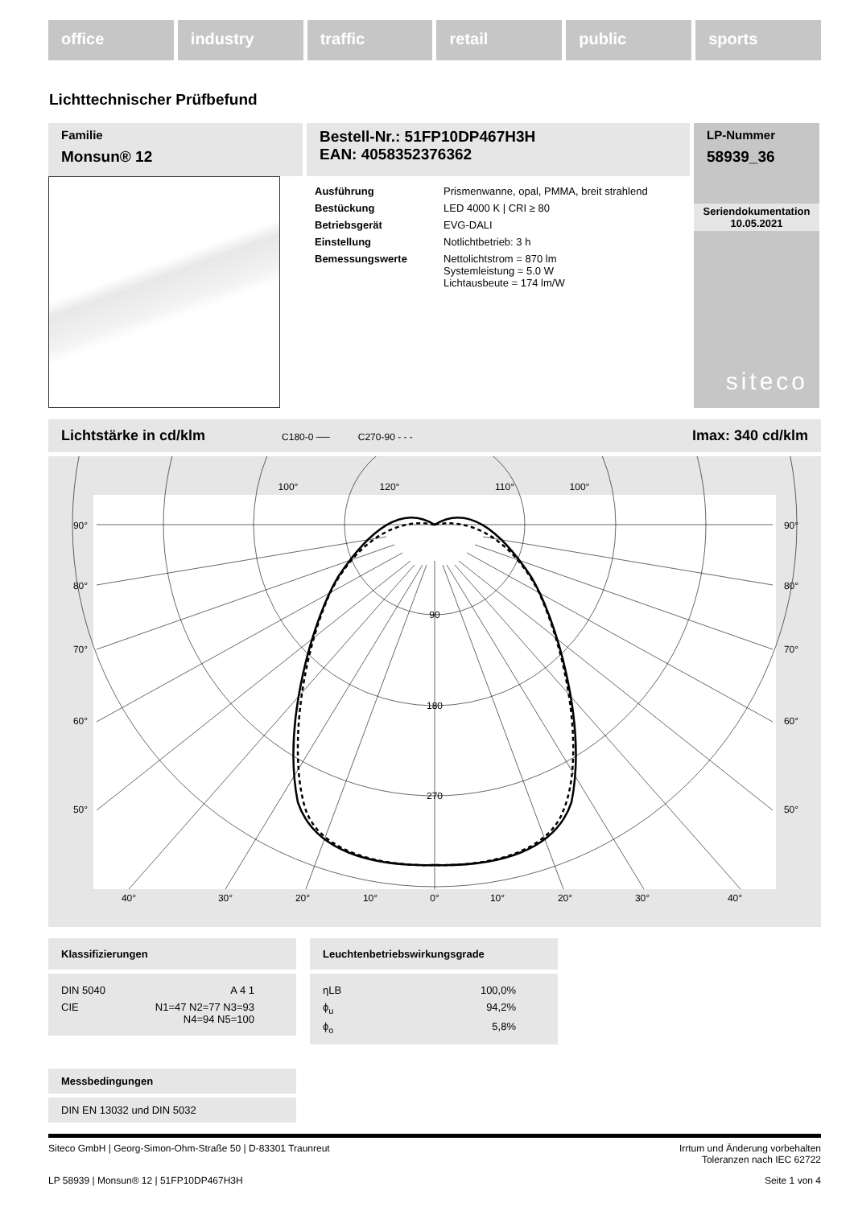office industry traffic retail public sports
Lichttechnischer Prüfbefund
Familie
Monsun® 12
Bestell-Nr.: 51FP10DP467H3H
EAN: 4058352376362
| Ausführung | Prismenwanne, opal, PMMA, breit strahlend |
| Bestückung | LED 4000 K / CRI ≥ 80 |
| Betriebsgerät | EVG-DALI |
| Einstellung | Notlichtbetrieb: 3 h |
| Bemessungswerte | Nettolichtstrom = 870 lm Systemleistung = 5.0 W Lichtausbeute = 174 lm/W |
LP-Nummer
58939_36
Seriendokumentation
10.05.2021
siteco
Lichtstärke in cd/klm C180-0 ── C270-90 - - - Imax: 340 cd/klm
100°
120°
110°
100°
90°
90°
80°
80°
70°
70°
60°
60°
50°
50°
90
180
270
40°
30°
20°
10°
0°
10°
20°
30°
40°
Klassifizierungen
| DIN 5040 | A 4 1 |
| CIE | N1=47 N2=77 N3=93 N4=94 N5=100 |
Leuchtenbetriebswirkungsgrade
| ηLB | 100,0% |
| ϕ<sub>u</sub> | 94,2% |
| ϕ<sub>o</sub> | 5,8% |
Messbedingungen
DIN EN 13032 und DIN 5032
Siteco GmbH | Georg-Simon-Ohm-Straße 50 | D-83301 Traunreut Irrtum und Änderung vorbehalten
Toleranzen nach IEC 62722
LP 58939 | Monsun® 12 | 51FP10DP467H3H Seite 1 von 4